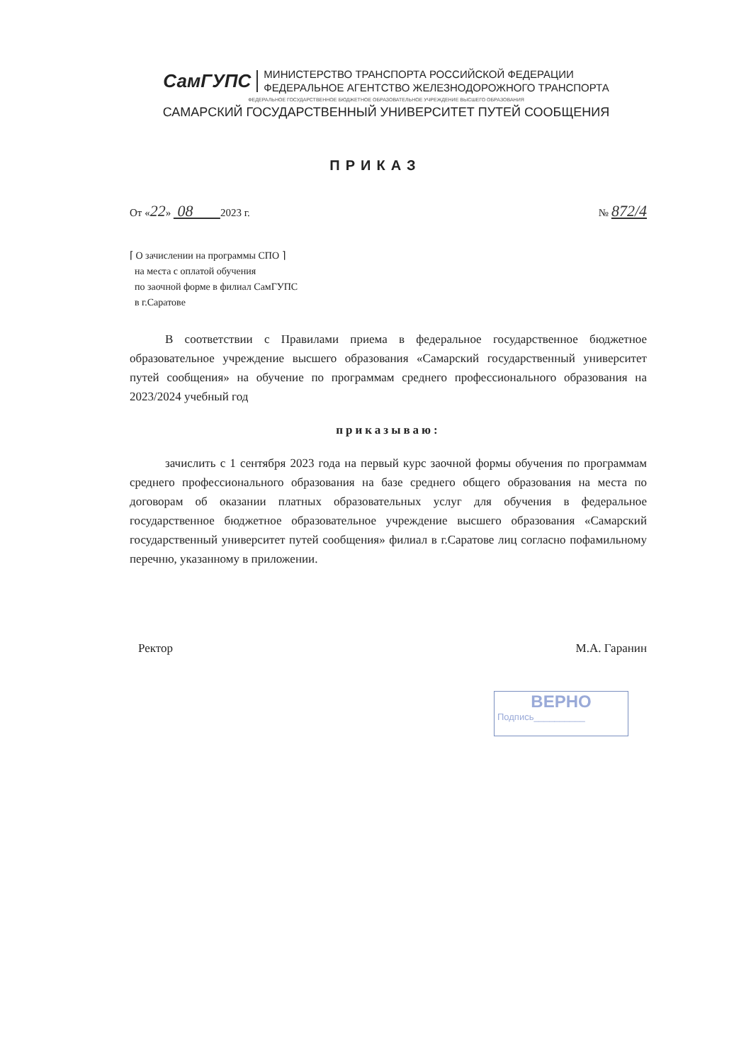СамГУПС
МИНИСТЕРСТВО ТРАНСПОРТА РОССИЙСКОЙ ФЕДЕРАЦИИ
ФЕДЕРАЛЬНОЕ АГЕНТСТВО ЖЕЛЕЗНОДОРОЖНОГО ТРАНСПОРТА
ФЕДЕРАЛЬНОЕ ГОСУДАРСТВЕННОЕ БЮДЖЕТНОЕ ОБРАЗОВАТЕЛЬНОЕ УЧРЕЖДЕНИЕ ВЫСШЕГО ОБРАЗОВАНИЯ
САМАРСКИЙ ГОСУДАРСТВЕННЫЙ УНИВЕРСИТЕТ ПУТЕЙ СООБЩЕНИЯ
ПРИКАЗ
От «22» 08 2023 г. № 872/4
⌈ О зачислении на программы СПО ⌉
на места с оплатой обучения
по заочной форме в филиал СамГУПС
в г.Саратове
В соответствии с Правилами приема в федеральное государственное бюджетное образовательное учреждение высшего образования «Самарский государственный университет путей сообщения» на обучение по программам среднего профессионального образования на 2023/2024 учебный год
приказываю:
зачислить с 1 сентября 2023 года на первый курс заочной формы обучения по программам среднего профессионального образования на базе среднего общего образования на места по договорам об оказании платных образовательных услуг для обучения в федеральное государственное бюджетное образовательное учреждение высшего образования «Самарский государственный университет путей сообщения» филиал в г.Саратове лиц согласно пофамильному перечню, указанному в приложении.
Ректор М.А. Гаранин
ВЕРНО
Подпись__________